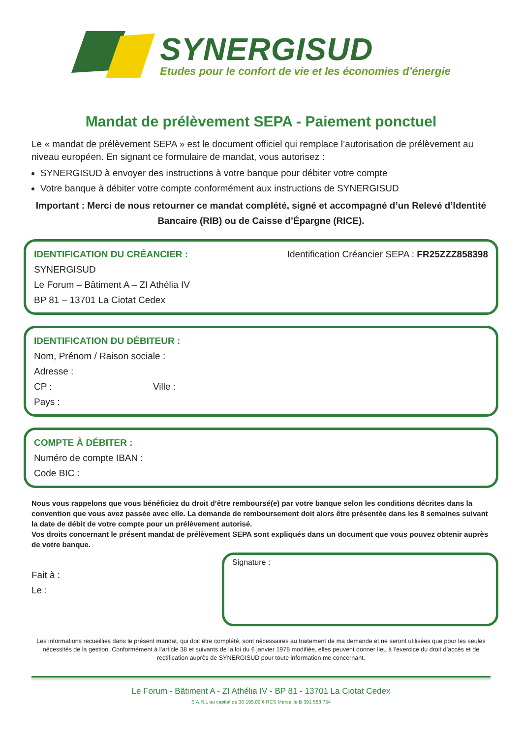SYNERGISUD
Etudes pour le confort de vie et les économies d’énergie
Mandat de prélèvement SEPA - Paiement ponctuel
Le « mandat de prélèvement SEPA » est le document officiel qui remplace l’autorisation de prélèvement au niveau européen. En signant ce formulaire de mandat, vous autorisez :
SYNERGISUD à envoyer des instructions à votre banque pour débiter votre compte
Votre banque à débiter votre compte conformément aux instructions de SYNERGISUD
Important : Merci de nous retourner ce mandat complété, signé et accompagné d’un Relevé d’Identité Bancaire (RIB) ou de Caisse d’Épargne (RICE).
IDENTIFICATION DU CRÉANCIER : Identification Créancier SEPA : FR25ZZZ858398
SYNERGISUD
Le Forum – Bâtiment A – ZI Athélia IV
BP 81 – 13701 La Ciotat Cedex
IDENTIFICATION DU DÉBITEUR :
Nom, Prénom / Raison sociale :
Adresse :
CP : Ville :
Pays :
COMPTE À DÉBITER :
Numéro de compte IBAN :
Code BIC :
Nous vous rappelons que vous bénéficiez du droit d’être remboursé(e) par votre banque selon les conditions décrites dans la convention que vous avez passée avec elle. La demande de remboursement doit alors être présentée dans les 8 semaines suivant la date de débit de votre compte pour un prélèvement autorisé.
Vos droits concernant le présent mandat de prélèvement SEPA sont expliqués dans un document que vous pouvez obtenir auprès de votre banque.
Fait à :
Le :
Signature :
Les informations recueillies dans le présent mandat, qui doit être complété, sont nécessaires au traitement de ma demande et ne seront utilisées que pour les seules nécessités de la gestion. Conformément à l’article 38 et suivants de la loi du 6 janvier 1978 modifiée, elles peuvent donner lieu à l’exercice du droit d’accès et de rectification auprès de SYNERGISUD pour toute information me concernant.
Le Forum - Bâtiment A - ZI Athélia IV - BP 81 - 13701 La Ciotat Cedex
S.A.R.L au capital de 30 195,00 € RCS Marseille B 391 583 754